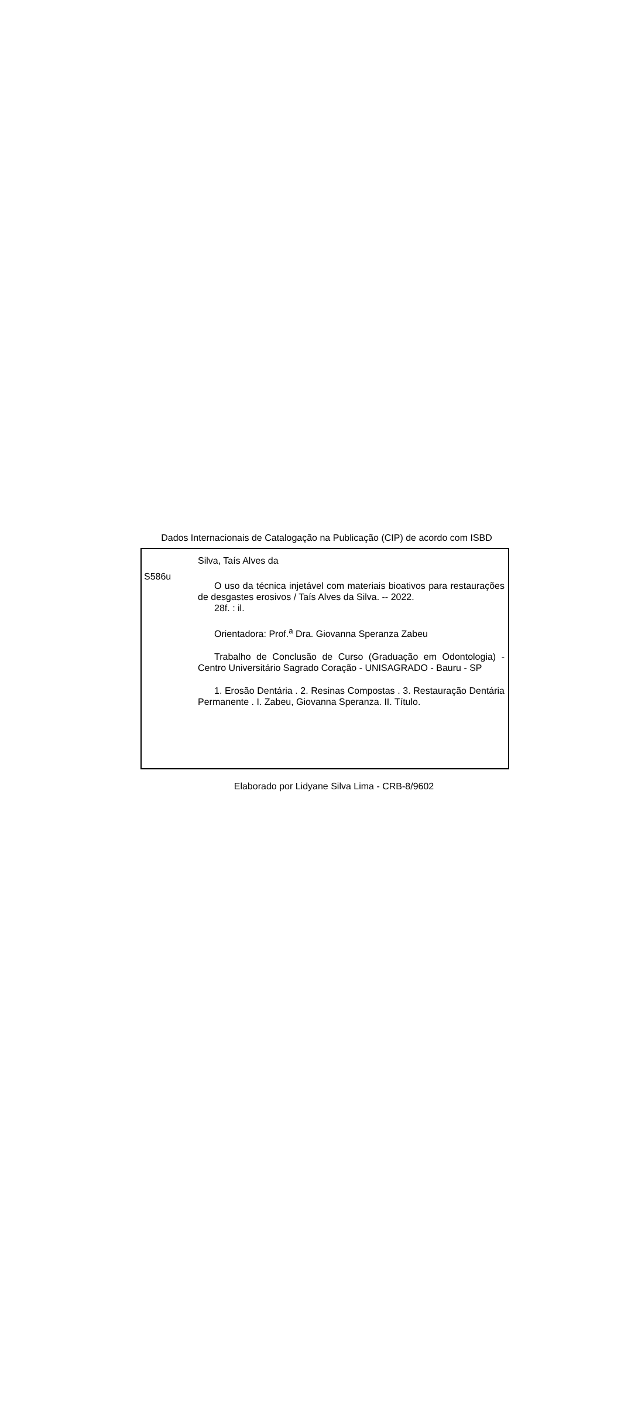Dados Internacionais de Catalogação na Publicação (CIP) de acordo com ISBD
S586u
Silva, Taís Alves da
O uso da técnica injetável com materiais bioativos para restaurações de desgastes erosivos / Taís Alves da Silva. -- 2022.
28f. : il.
Orientadora: Prof.<sup>a</sup> Dra. Giovanna Speranza Zabeu
Trabalho de Conclusão de Curso (Graduação em Odontologia) - Centro Universitário Sagrado Coração - UNISAGRADO - Bauru - SP
1. Erosão Dentária . 2. Resinas Compostas . 3. Restauração Dentária Permanente . I. Zabeu, Giovanna Speranza. II. Título.
Elaborado por Lidyane Silva Lima - CRB-8/9602